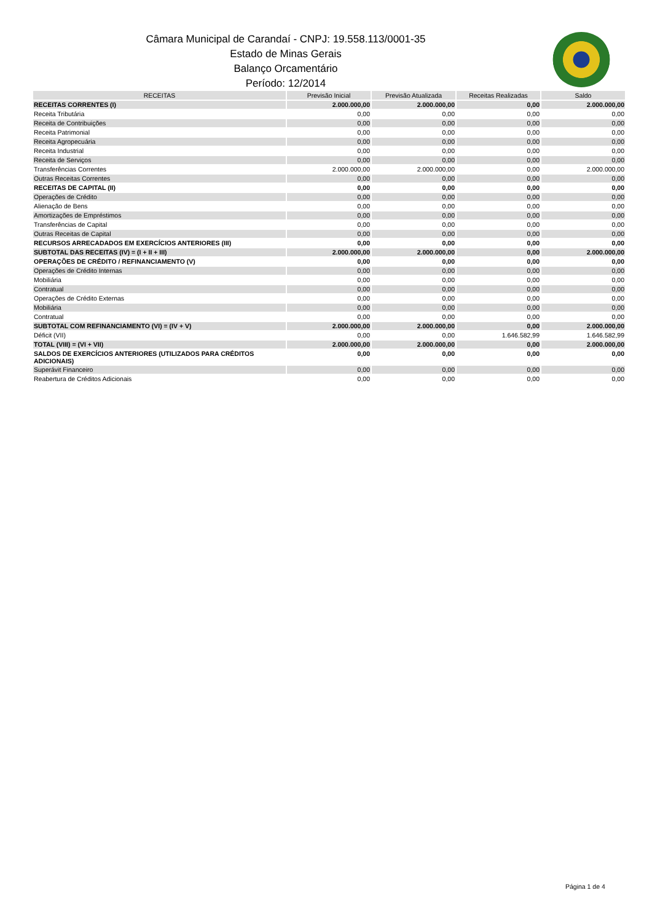Câmara Municipal de Carandaí - CNPJ: 19.558.113/0001-35
Estado de Minas Gerais
Balanço Orcamentário
Período: 12/2014
| RECEITAS | Previsão Inicial | Previsão Atualizada | Receitas Realizadas | Saldo |
| --- | --- | --- | --- | --- |
| RECEITAS CORRENTES (I) | 2.000.000,00 | 2.000.000,00 | 0,00 | 2.000.000,00 |
| Receita Tributária | 0,00 | 0,00 | 0,00 | 0,00 |
| Receita de Contribuições | 0,00 | 0,00 | 0,00 | 0,00 |
| Receita Patrimonial | 0,00 | 0,00 | 0,00 | 0,00 |
| Receita Agropecuária | 0,00 | 0,00 | 0,00 | 0,00 |
| Receita Industrial | 0,00 | 0,00 | 0,00 | 0,00 |
| Receita de Serviços | 0,00 | 0,00 | 0,00 | 0,00 |
| Transferências Correntes | 2.000.000,00 | 2.000.000,00 | 0,00 | 2.000.000,00 |
| Outras Receitas Correntes | 0,00 | 0,00 | 0,00 | 0,00 |
| RECEITAS DE CAPITAL (II) | 0,00 | 0,00 | 0,00 | 0,00 |
| Operações de Crédito | 0,00 | 0,00 | 0,00 | 0,00 |
| Alienação de Bens | 0,00 | 0,00 | 0,00 | 0,00 |
| Amortizações de Empréstimos | 0,00 | 0,00 | 0,00 | 0,00 |
| Transferências de Capital | 0,00 | 0,00 | 0,00 | 0,00 |
| Outras Receitas de Capital | 0,00 | 0,00 | 0,00 | 0,00 |
| RECURSOS ARRECADADOS EM EXERCÍCIOS ANTERIORES (III) | 0,00 | 0,00 | 0,00 | 0,00 |
| SUBTOTAL DAS RECEITAS (IV) = (I + II + III) | 2.000.000,00 | 2.000.000,00 | 0,00 | 2.000.000,00 |
| OPERAÇÕES DE CRÉDITO / REFINANCIAMENTO (V) | 0,00 | 0,00 | 0,00 | 0,00 |
| Operações de Crédito Internas | 0,00 | 0,00 | 0,00 | 0,00 |
| Mobiliária | 0,00 | 0,00 | 0,00 | 0,00 |
| Contratual | 0,00 | 0,00 | 0,00 | 0,00 |
| Operações de Crédito Externas | 0,00 | 0,00 | 0,00 | 0,00 |
| Mobiliária | 0,00 | 0,00 | 0,00 | 0,00 |
| Contratual | 0,00 | 0,00 | 0,00 | 0,00 |
| SUBTOTAL COM REFINANCIAMENTO (VI) = (IV + V) | 2.000.000,00 | 2.000.000,00 | 0,00 | 2.000.000,00 |
| Déficit (VII) | 0,00 | 0,00 | 1.646.582,99 | 1.646.582,99 |
| TOTAL (VIII) = (VI + VII) | 2.000.000,00 | 2.000.000,00 | 0,00 | 2.000.000,00 |
| SALDOS DE EXERCÍCIOS ANTERIORES (UTILIZADOS PARA CRÉDITOS ADICIONAIS) | 0,00 | 0,00 | 0,00 | 0,00 |
| Superávit Financeiro | 0,00 | 0,00 | 0,00 | 0,00 |
| Reabertura de Créditos Adicionais | 0,00 | 0,00 | 0,00 | 0,00 |
Página 1 de 4